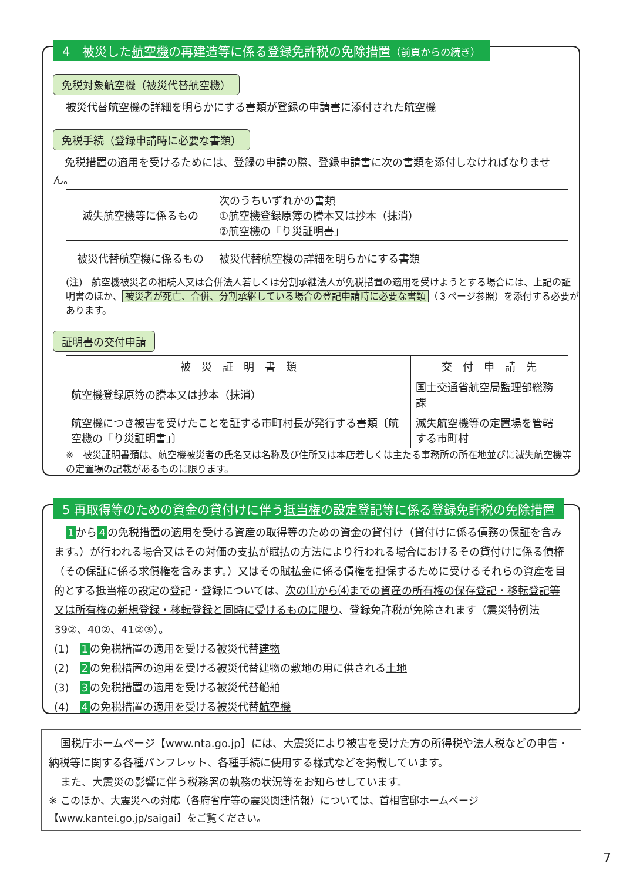4　被災した航空機の再建造等に係る登録免許税の免除措置（前頁からの続き）
免税対象航空機（被災代替航空機）
被災代替航空機の詳細を明らかにする書類が登録の申請書に添付された航空機
免税手続（登録申請時に必要な書類）
免税措置の適用を受けるためには、登録の申請の際、登録申請書に次の書類を添付しなければなりません。
| 滅失航空機等に係るもの | 次のうちいずれかの書類 ①航空機登録原簿の謄本又は抄本（抹消） ②航空機の「り災証明書」 |
| 被災代替航空機に係るもの | 被災代替航空機の詳細を明らかにする書類 |
(注)　航空機被災者の相続人又は合併法人若しくは分割承継法人が免税措置の適用を受けようとする場合には、上記の証明書のほか、 被災者が死亡、合併、分割承継している場合の登記申請時に必要な書類 （３ページ参照）を添付する必要があります。
証明書の交付申請
| 被 災 証 明 書 類 | 交 付 申 請 先 |
| --- | --- |
| 航空機登録原簿の謄本又は抄本（抹消） | 国土交通省航空局監理部総務課 |
| 航空機につき被害を受けたことを証する市町村長が発行する書類〔航空機の「り災証明書」〕 | 滅失航空機等の定置場を管轄する市町村 |
※　被災証明書類は、航空機被災者の氏名又は名称及び住所又は本店若しくは主たる事務所の所在地並びに滅失航空機等の定置場の記載があるものに限ります。
5 再取得等のための資金の貸付けに伴う抵当権の設定登記等に係る登録免許税の免除措置
1 から 4 の免税措置の適用を受ける資産の取得等のための資金の貸付け（貸付けに係る債務の保証を含みます。）が行われる場合又はその対価の支払が賦払の方法により行われる場合におけるその貸付けに係る債権（その保証に係る求償権を含みます。）又はその賦払金に係る債権を担保するために受けるそれらの資産を目的とする抵当権の設定の登記・登録については、次の⑴から⑷までの資産の所有権の保存登記・移転登記等又は所有権の新規登録・移転登録と同時に受けるものに限り、登録免許税が免除されます（震災特例法39②、40②、41②③）。
(1)　1 の免税措置の適用を受ける被災代替建物
(2)　2 の免税措置の適用を受ける被災代替建物の敷地の用に供される土地
(3)　3 の免税措置の適用を受ける被災代替船舶
(4)　4 の免税措置の適用を受ける被災代替航空機
国税庁ホームページ【www.nta.go.jp】には、大震災により被害を受けた方の所得税や法人税などの申告・納税等に関する各種パンフレット、各種手続に使用する様式などを掲載しています。
また、大震災の影響に伴う税務署の執務の状況等をお知らせしています。
※ このほか、大震災への対応（各府省庁等の震災関連情報）については、首相官邸ホームページ【www.kantei.go.jp/saigai】をご覧ください。
7